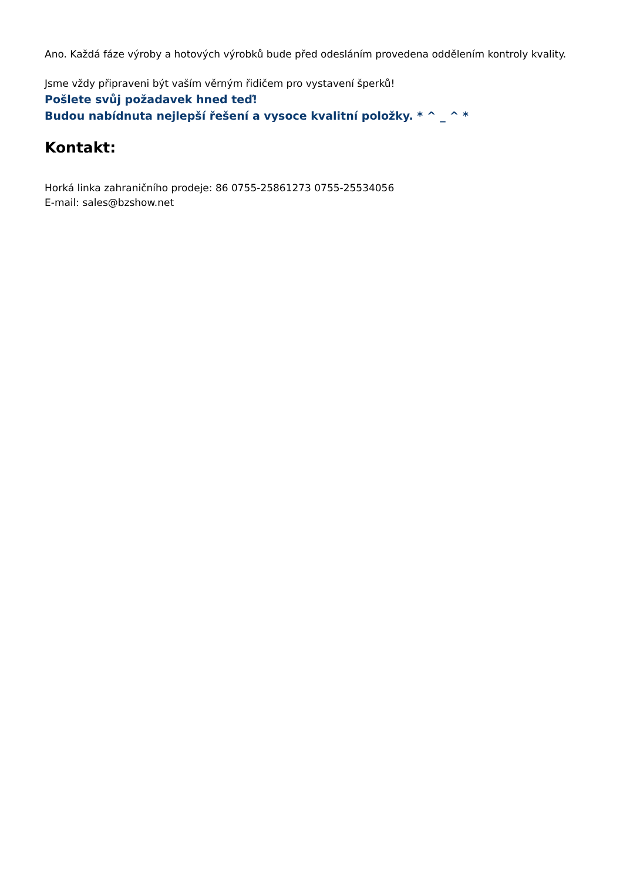Ano. Každá fáze výroby a hotových výrobků bude před odesláním provedena oddělením kontroly kvality.
Jsme vždy připraveni být vaším věrným řidičem pro vystavení šperků!
Pošlete svůj požadavek hned teď!
Budou nabídnuta nejlepší řešení a vysoce kvalitní položky. * ^ _ ^ *
Kontakt:
Horká linka zahraničního prodeje: 86 0755-25861273 0755-25534056
E-mail: sales@bzshow.net